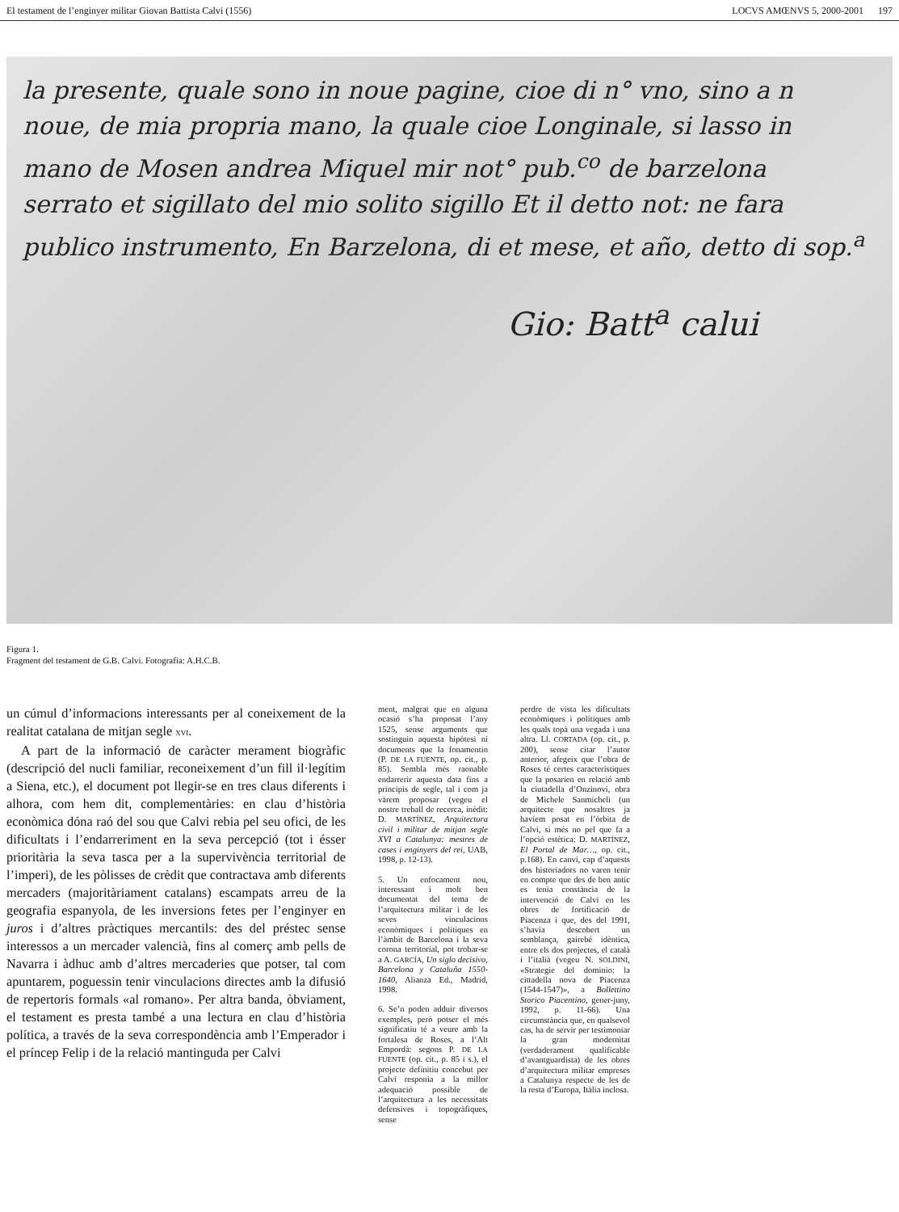El testament de l’enginyer militar Giovan Battista Calvi (1556) LOCVS AMŒNVS 5, 2000-2001 197
la presente, quale sono in noue pagine, cioe di n° vno, sino a n
noue, de mia propria mano, la quale cioe Longinale, si lasso in
mano de Mosen andrea Miquel mir not° pub.<sup>co</sup> de barzelona
serrato et sigillato del mio solito sigillo Et il detto not: ne fara
publico instrumento, En Barzelona, di et mese, et año, detto di sop.<sup>a</sup>
Gio: Batt<sup>a</sup> calui
Figura 1.
Fragment del testament de G.B. Calvi. Fotografia: A.H.C.B.
un cúmul d’informacions interessants per al coneixement de la realitat catalana de mitjan segle XVI.
A part de la informació de caràcter merament biogràfic (descripció del nucli familiar, reconeixement d’un fill il·legítim a Siena, etc.), el document pot llegir-se en tres claus diferents i alhora, com hem dit, complementàries: en clau d’història econòmica dóna raó del sou que Calvi rebia pel seu ofici, de les dificultats i l’endarreriment en la seva percepció (tot i ésser prioritària la seva tasca per a la supervivència territorial de l’imperi), de les pòlisses de crèdit que contractava amb diferents mercaders (majoritàriament catalans) escampats arreu de la geografia espanyola, de les inversions fetes per l’enginyer en juros i d’altres pràctiques mercantils: des del préstec sense interessos a un mercader valencià, fins al comerç amb pells de Navarra i àdhuc amb d’altres mercaderies que potser, tal com apuntarem, poguessin tenir vinculacions directes amb la difusió de repertoris formals «al romano». Per altra banda, òbviament, el testament es presta també a una lectura en clau d’història política, a través de la seva correspondència amb l’Emperador i el príncep Felip i de la relació mantinguda per Calvi
ment, malgrat que en alguna ocasió s’ha proposat l’any 1525, sense arguments que sostinguin aquesta hipòtesi ni documents que la fonamentin (P. DE LA FUENTE, op. cit., p. 85). Sembla més raonable endarrerir aquesta data fins a principis de segle, tal i com ja vàrem proposar (vegeu el nostre treball de recerca, inèdit: D. MARTÍNEZ, Arquitectura civil i militar de mitjan segle XVI a Catalunya: mestres de cases i enginyers del rei, UAB, 1998, p. 12-13).
5. Un enfocament nou, interessant i molt ben documentat del tema de l’arquitectura militar i de les seves vinculacions econòmiques i polítiques en l’àmbit de Barcelona i la seva corona territorial, pot trobar-se a A. GARCÍA, Un siglo decisivo, Barcelona y Cataluña 1550-1640, Alianza Ed., Madrid, 1998.
6. Se’n poden adduir diversos exemples, però potser el més significatiu té a veure amb la fortalesa de Roses, a l’Alt Empordà: segons P. DE LA FUENTE (op. cit., p. 85 i s.), el projecte definitiu concebut per Calvi responia a la millor adequació possible de l’arquitectura a les necessitats defensives i topogràfiques, sense
perdre de vista les dificultats econòmiques i polítiques amb les quals topà una vegada i una altra. Ll. CORTADA (op. cit., p. 200), sense citar l’autor anterior, afegeix que l’obra de Roses té certes característiques que la posarien en relació amb la ciutadella d’Onzinovi, obra de Michele Sanmicheli (un arquitecte que nosaltres ja havíem posat en l’òrbita de Calvi, si més no pel que fa a l’opció estètica: D. MARTÍNEZ, El Portal de Mar…, op. cit., p.168). En canvi, cap d’aquests dos historiadors no varen tenir en compte que des de ben antic es tenia constància de la intervenció de Calvi en les obres de fortificació de Piacenza i que, des del 1991, s’havia descobert un semblança, gairebé idèntica, entre els dos projectes, el català i l’italià (vegeu N. SOLDINI, «Strategie del dominio: la cittadella nova de Piacenza (1544-1547)», a Bollettino Storico Piacentino, gener-juny, 1992, p. 11-66). Una circumstància que, en qualsevol cas, ha de servir per testimoniar la gran modernitat (verdaderament qualificable d’avantguardista) de les obres d’arquitectura militar empreses a Catalunya respecte de les de la resta d’Europa, Itàlia inclosa.